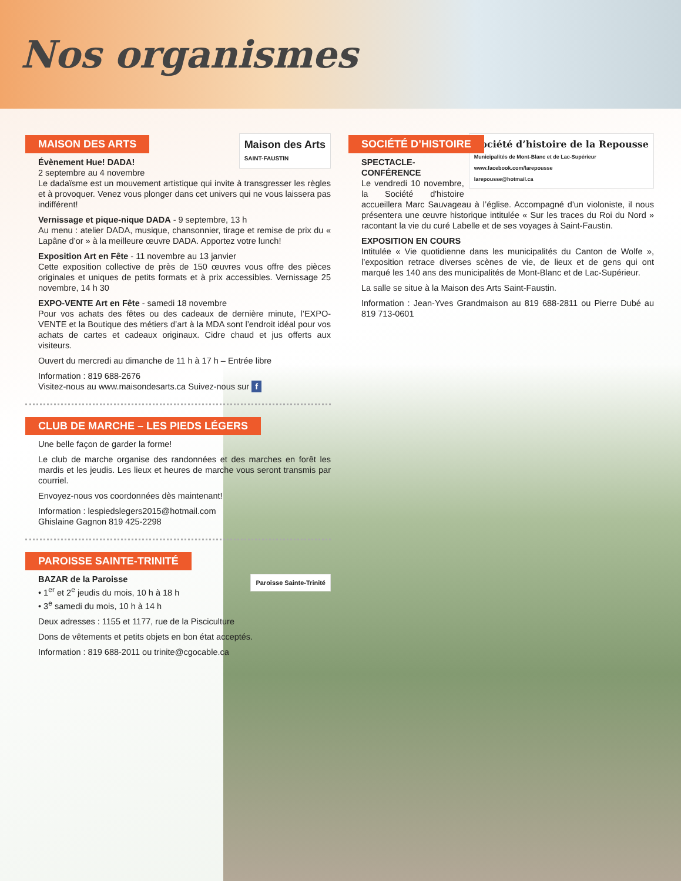Nos organismes
MAISON DES ARTS
Maison des Arts
SAINT-FAUSTIN
Évènement Hue! DADA!
2 septembre au 4 novembre
Le dadaïsme est un mouvement artistique qui invite à transgresser les règles et à provoquer. Venez vous plonger dans cet univers qui ne vous laissera pas indifférent!
Vernissage et pique-nique DADA - 9 septembre, 13 h
Au menu : atelier DADA, musique, chansonnier, tirage et remise de prix du « Lapâne d’or » à la meilleure œuvre DADA. Apportez votre lunch!
Exposition Art en Fête - 11 novembre au 13 janvier
Cette exposition collective de près de 150 œuvres vous offre des pièces originales et uniques de petits formats et à prix accessibles. Vernissage 25 novembre, 14 h 30
EXPO-VENTE Art en Fête - samedi 18 novembre
Pour vos achats des fêtes ou des cadeaux de dernière minute, l’EXPO-VENTE et la Boutique des métiers d’art à la MDA sont l’endroit idéal pour vos achats de cartes et cadeaux originaux. Cidre chaud et jus offerts aux visiteurs.
Ouvert du mercredi au dimanche de 11 h à 17 h – Entrée libre
Information : 819 688-2676
Visitez-nous au www.maisondesarts.ca Suivez-nous sur f
CLUB DE MARCHE – LES PIEDS LÉGERS
Une belle façon de garder la forme!
Le club de marche organise des randonnées et des marches en forêt les mardis et les jeudis. Les lieux et heures de marche vous seront transmis par courriel.
Envoyez-nous vos coordonnées dès maintenant!
Information : lespiedslegers2015@hotmail.com
Ghislaine Gagnon 819 425-2298
PAROISSE SAINTE-TRINITÉ
Paroisse Sainte-Trinité
BAZAR de la Paroisse
• 1<sup>er</sup> et 2<sup>e</sup> jeudis du mois, 10 h à 18 h
• 3<sup>e</sup> samedi du mois, 10 h à 14 h
Deux adresses : 1155 et 1177, rue de la Pisciculture
Dons de vêtements et petits objets en bon état acceptés.
Information : 819 688-2011 ou trinite@cgocable.ca
SOCIÉTÉ D’HISTOIRE
Société d’histoire de la Repousse
Municipalités de Mont-Blanc et de Lac-Supérieur
www.facebook.com/larepousse
larepousse@hotmail.ca
SPECTACLE-CONFÉRENCE
Le vendredi 10 novembre, la Société d'histoire accueillera Marc Sauvageau à l’église. Accompagné d'un violoniste, il nous présentera une œuvre historique intitulée « Sur les traces du Roi du Nord » racontant la vie du curé Labelle et de ses voyages à Saint-Faustin.
EXPOSITION EN COURS
Intitulée « Vie quotidienne dans les municipalités du Canton de Wolfe », l’exposition retrace diverses scènes de vie, de lieux et de gens qui ont marqué les 140 ans des municipalités de Mont-Blanc et de Lac-Supérieur.
La salle se situe à la Maison des Arts Saint-Faustin.
Information : Jean-Yves Grandmaison au 819 688-2811 ou Pierre Dubé au 819 713-0601